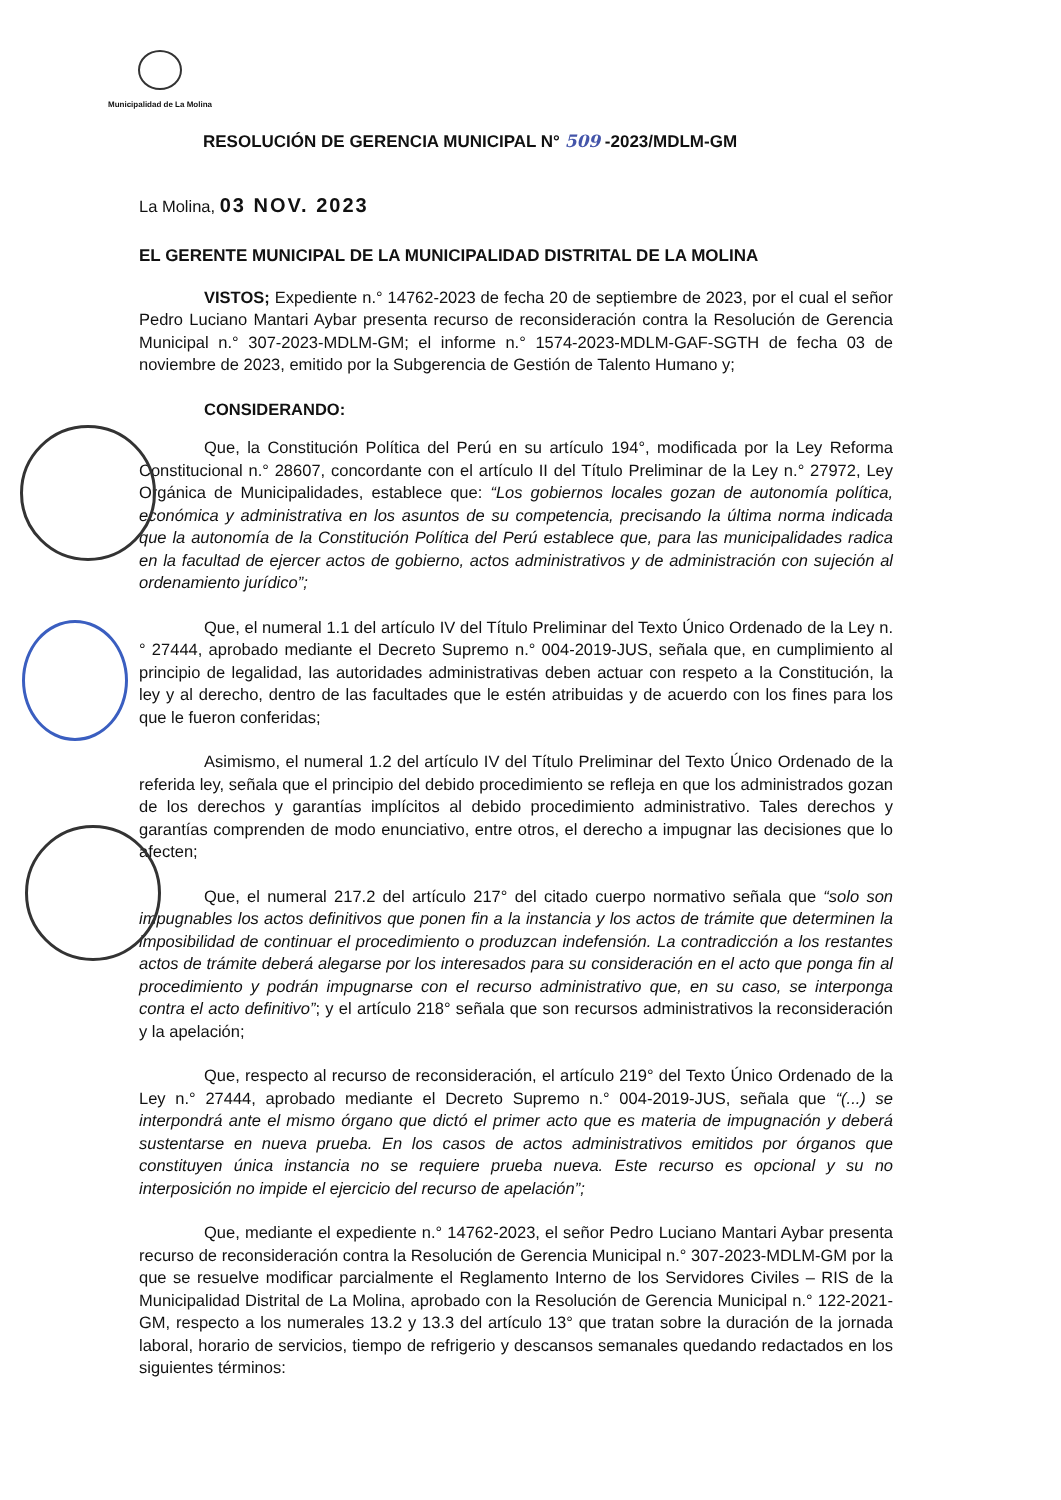Municipalidad de La Molina
RESOLUCIÓN DE GERENCIA MUNICIPAL N° 509 -2023/MDLM-GM
La Molina, 03 NOV. 2023
EL GERENTE MUNICIPAL DE LA MUNICIPALIDAD DISTRITAL DE LA MOLINA
VISTOS; Expediente n.° 14762-2023 de fecha 20 de septiembre de 2023, por el cual el señor Pedro Luciano Mantari Aybar presenta recurso de reconsideración contra la Resolución de Gerencia Municipal n.° 307-2023-MDLM-GM; el informe n.° 1574-2023-MDLM-GAF-SGTH de fecha 03 de noviembre de 2023, emitido por la Subgerencia de Gestión de Talento Humano y;
CONSIDERANDO:
Que, la Constitución Política del Perú en su artículo 194°, modificada por la Ley Reforma Constitucional n.° 28607, concordante con el artículo II del Título Preliminar de la Ley n.° 27972, Ley Orgánica de Municipalidades, establece que: “Los gobiernos locales gozan de autonomía política, económica y administrativa en los asuntos de su competencia, precisando la última norma indicada que la autonomía de la Constitución Política del Perú establece que, para las municipalidades radica en la facultad de ejercer actos de gobierno, actos administrativos y de administración con sujeción al ordenamiento jurídico”;
Que, el numeral 1.1 del artículo IV del Título Preliminar del Texto Único Ordenado de la Ley n.° 27444, aprobado mediante el Decreto Supremo n.° 004-2019-JUS, señala que, en cumplimiento al principio de legalidad, las autoridades administrativas deben actuar con respeto a la Constitución, la ley y al derecho, dentro de las facultades que le estén atribuidas y de acuerdo con los fines para los que le fueron conferidas;
Asimismo, el numeral 1.2 del artículo IV del Título Preliminar del Texto Único Ordenado de la referida ley, señala que el principio del debido procedimiento se refleja en que los administrados gozan de los derechos y garantías implícitos al debido procedimiento administrativo. Tales derechos y garantías comprenden de modo enunciativo, entre otros, el derecho a impugnar las decisiones que lo afecten;
Que, el numeral 217.2 del artículo 217° del citado cuerpo normativo señala que “solo son impugnables los actos definitivos que ponen fin a la instancia y los actos de trámite que determinen la imposibilidad de continuar el procedimiento o produzcan indefensión. La contradicción a los restantes actos de trámite deberá alegarse por los interesados para su consideración en el acto que ponga fin al procedimiento y podrán impugnarse con el recurso administrativo que, en su caso, se interponga contra el acto definitivo”; y el artículo 218° señala que son recursos administrativos la reconsideración y la apelación;
Que, respecto al recurso de reconsideración, el artículo 219° del Texto Único Ordenado de la Ley n.° 27444, aprobado mediante el Decreto Supremo n.° 004-2019-JUS, señala que “(...) se interpondrá ante el mismo órgano que dictó el primer acto que es materia de impugnación y deberá sustentarse en nueva prueba. En los casos de actos administrativos emitidos por órganos que constituyen única instancia no se requiere prueba nueva. Este recurso es opcional y su no interposición no impide el ejercicio del recurso de apelación”;
Que, mediante el expediente n.° 14762-2023, el señor Pedro Luciano Mantari Aybar presenta recurso de reconsideración contra la Resolución de Gerencia Municipal n.° 307-2023-MDLM-GM por la que se resuelve modificar parcialmente el Reglamento Interno de los Servidores Civiles – RIS de la Municipalidad Distrital de La Molina, aprobado con la Resolución de Gerencia Municipal n.° 122-2021-GM, respecto a los numerales 13.2 y 13.3 del artículo 13° que tratan sobre la duración de la jornada laboral, horario de servicios, tiempo de refrigerio y descansos semanales quedando redactados en los siguientes términos: